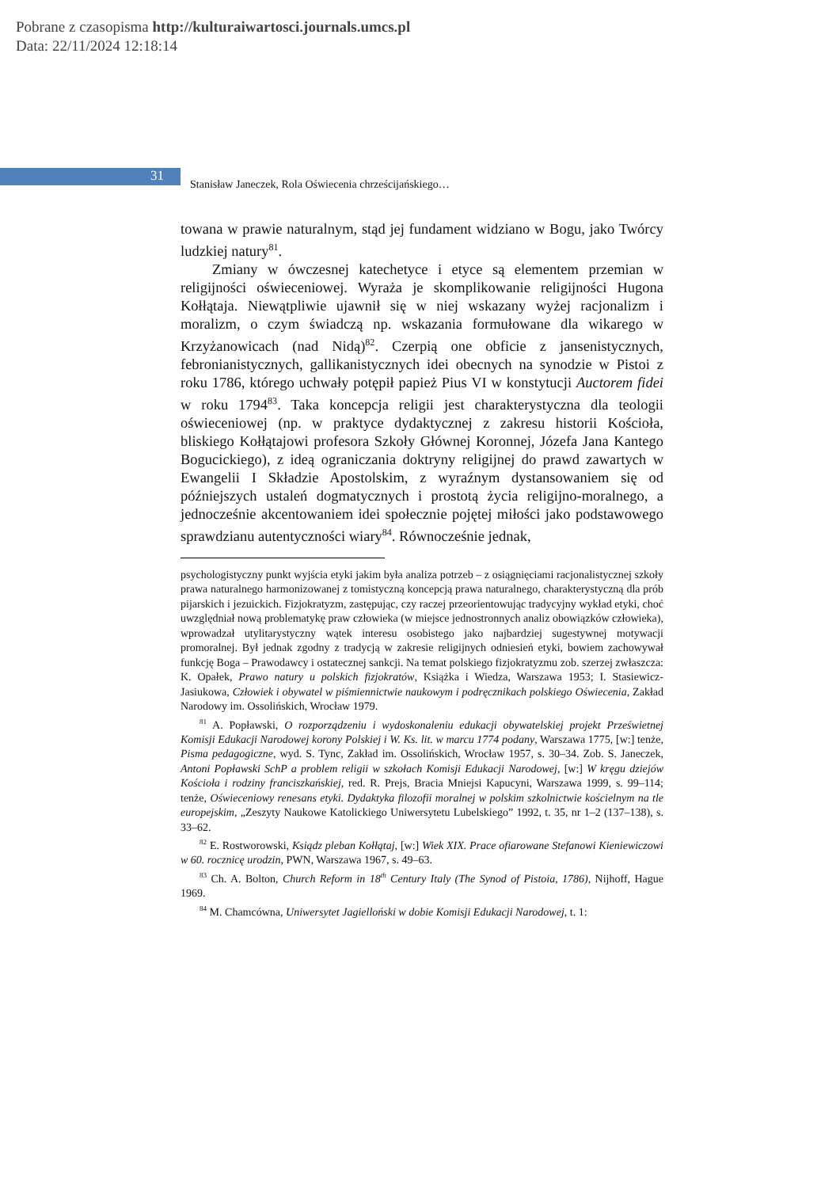Pobrane z czasopisma http://kulturaiwartosci.journals.umcs.pl
Data: 22/11/2024 12:18:14
31
Stanisław Janeczek, Rola Oświecenia chrześcijańskiego…
towana w prawie naturalnym, stąd jej fundament widziano w Bogu, jako Twórcy ludzkiej natury<sup>81</sup>.
Zmiany w ówczesnej katechetyce i etyce są elementem przemian w religijności oświeceniowej. Wyraża je skomplikowanie religijności Hugona Kołłątaja. Niewątpliwie ujawnił się w niej wskazany wyżej racjonalizm i moralizm, o czym świadczą np. wskazania formułowane dla wikarego w Krzyżanowicach (nad Nidą)<sup>82</sup>. Czerpią one obficie z jansenistycznych, febronianistycznych, gallikanistycznych idei obecnych na synodzie w Pistoi z roku 1786, którego uchwały potępił papież Pius VI w konstytucji Auctorem fidei w roku 1794<sup>83</sup>. Taka koncepcja religii jest charakterystyczna dla teologii oświeceniowej (np. w praktyce dydaktycznej z zakresu historii Kościoła, bliskiego Kołłątajowi profesora Szkoły Głównej Koronnej, Józefa Jana Kantego Bogucickiego), z ideą ograniczania doktryny religijnej do prawd zawartych w Ewangelii I Składzie Apostolskim, z wyraźnym dystansowaniem się od późniejszych ustaleń dogmatycznych i prostotą życia religijno-moralnego, a jednocześnie akcentowaniem idei społecznie pojętej miłości jako podstawowego sprawdzianu autentyczności wiary<sup>84</sup>. Równocześnie jednak,
psychologistyczny punkt wyjścia etyki jakim była analiza potrzeb – z osiągnięciami racjonalistycznej szkoły prawa naturalnego harmonizowanej z tomistyczną koncepcją prawa naturalnego, charakterystyczną dla prób pijarskich i jezuickich. Fizjokratyzm, zastępując, czy raczej przeorientowując tradycyjny wykład etyki, choć uwzględniał nową problematykę praw człowieka (w miejsce jednostronnych analiz obowiązków człowieka), wprowadzał utylitarystyczny wątek interesu osobistego jako najbardziej sugestywnej motywacji promoralnej. Był jednak zgodny z tradycją w zakresie religijnych odniesień etyki, bowiem zachowywał funkcję Boga – Prawodawcy i ostatecznej sankcji. Na temat polskiego fizjokratyzmu zob. szerzej zwłaszcza: K. Opałek, Prawo natury u polskich fizjokratów, Książka i Wiedza, Warszawa 1953; I. Stasiewicz-Jasiukowa, Człowiek i obywatel w piśmiennictwie naukowym i podręcznikach polskiego Oświecenia, Zakład Narodowy im. Ossolińskich, Wrocław 1979.
<sup>81</sup> A. Popławski, O rozporządzeniu i wydoskonaleniu edukacji obywatelskiej projekt Prześwietnej Komisji Edukacji Narodowej korony Polskiej i W. Ks. lit. w marcu 1774 podany, Warszawa 1775, [w:] tenże, Pisma pedagogiczne, wyd. S. Tync, Zakład im. Ossolińskich, Wrocław 1957, s. 30–34. Zob. S. Janeczek, Antoni Popławski SchP a problem religii w szkołach Komisji Edukacji Narodowej, [w:] W kręgu dziejów Kościoła i rodziny franciszkańskiej, red. R. Prejs, Bracia Mniejsi Kapucyni, Warszawa 1999, s. 99–114; tenże, Oświeceniowy renesans etyki. Dydaktyka filozofii moralnej w polskim szkolnictwie kościelnym na tle europejskim, „Zeszyty Naukowe Katolickiego Uniwersytetu Lubelskiego” 1992, t. 35, nr 1–2 (137–138), s. 33–62.
<sup>82</sup> E. Rostworowski, Ksiądz pleban Kołłątaj, [w:] Wiek XIX. Prace ofiarowane Stefanowi Kieniewiczowi w 60. rocznicę urodzin, PWN, Warszawa 1967, s. 49–63.
<sup>83</sup> Ch. A. Bolton, Church Reform in 18<sup>th</sup> Century Italy (The Synod of Pistoia, 1786), Nijhoff, Hague 1969.
<sup>84</sup> M. Chamcówna, Uniwersytet Jagielloński w dobie Komisji Edukacji Narodowej, t. 1: